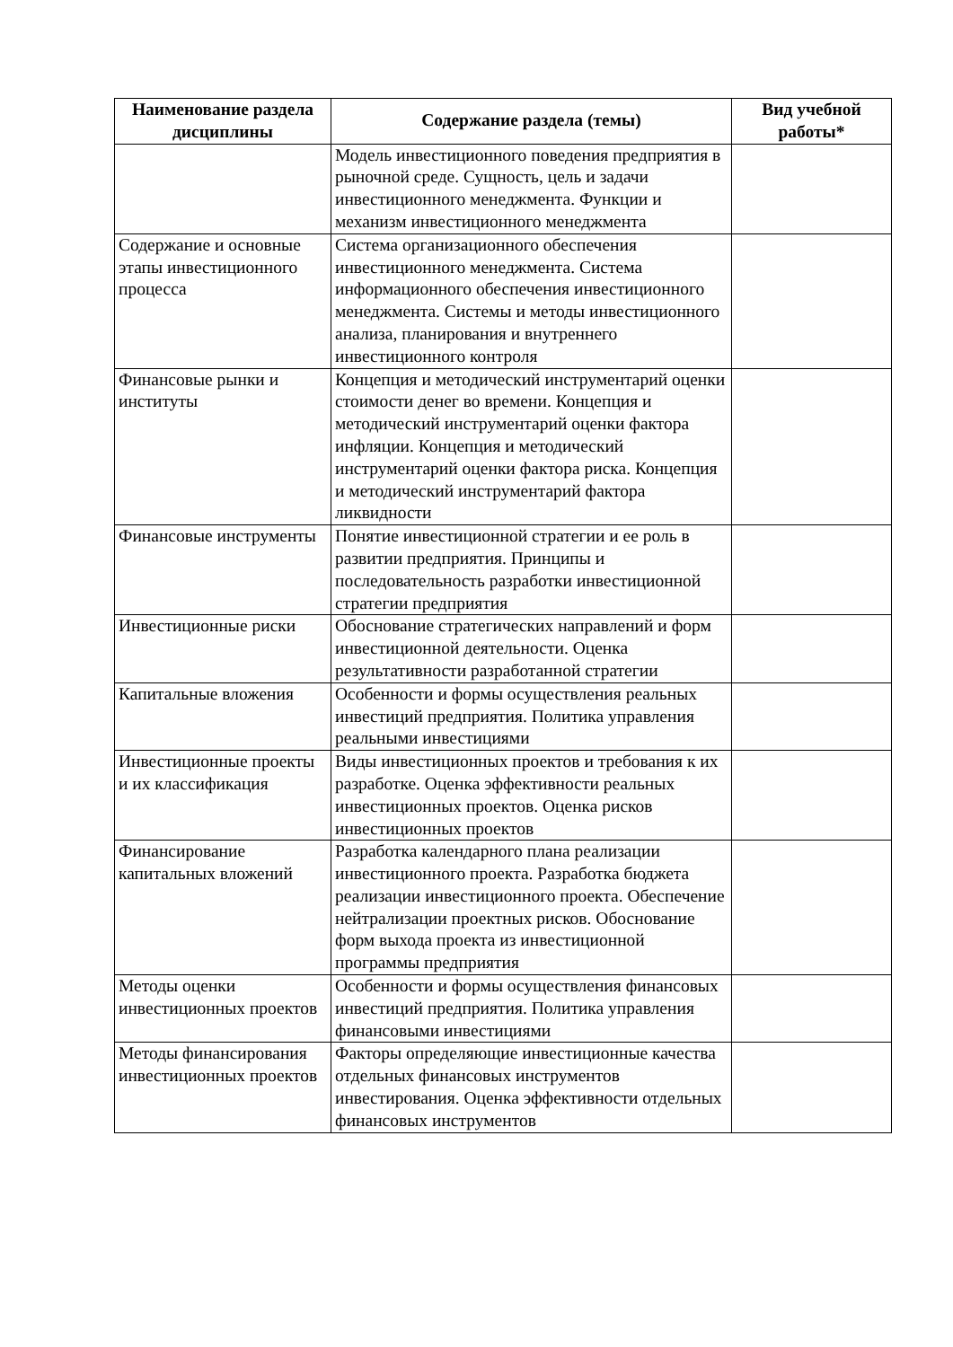| Наименование раздела дисциплины | Содержание раздела (темы) | Вид учебной работы* |
| --- | --- | --- |
| | Модель инвестиционного поведения предприятия в рыночной среде. Сущность, цель и задачи инвестиционного менеджмента. Функции и механизм инвестиционного менеджмента | |
| Содержание и основные этапы инвестиционного процесса | Система организационного обеспечения инвестиционного менеджмента. Система информационного обеспечения инвестиционного менеджмента. Системы и методы инвестиционного анализа, планирования и внутреннего инвестиционного контроля | |
| Финансовые рынки и институты | Концепция и методический инструментарий оценки стоимости денег во времени. Концепция и методический инструментарий оценки фактора инфляции. Концепция и методический инструментарий оценки фактора риска. Концепция и методический инструментарий фактора ликвидности | |
| Финансовые инструменты | Понятие инвестиционной стратегии и ее роль в развитии предприятия. Принципы и последовательность разработки инвестиционной стратегии предприятия | |
| Инвестиционные риски | Обоснование стратегических направлений и форм инвестиционной деятельности. Оценка результативности разработанной стратегии | |
| Капитальные вложения | Особенности и формы осуществления реальных инвестиций предприятия. Политика управления реальными инвестициями | |
| Инвестиционные проекты и их классификация | Виды инвестиционных проектов и требования к их разработке. Оценка эффективности реальных инвестиционных проектов. Оценка рисков инвестиционных проектов | |
| Финансирование капитальных вложений | Разработка календарного плана реализации инвестиционного проекта. Разработка бюджета реализации инвестиционного проекта. Обеспечение нейтрализации проектных рисков. Обоснование форм выхода проекта из инвестиционной программы предприятия | |
| Методы оценки инвестиционных проектов | Особенности и формы осуществления финансовых инвестиций предприятия. Политика управления финансовыми инвестициями | |
| Методы финансирования инвестиционных проектов | Факторы определяющие инвестиционные качества отдельных финансовых инструментов инвестирования. Оценка эффективности отдельных финансовых инструментов | |